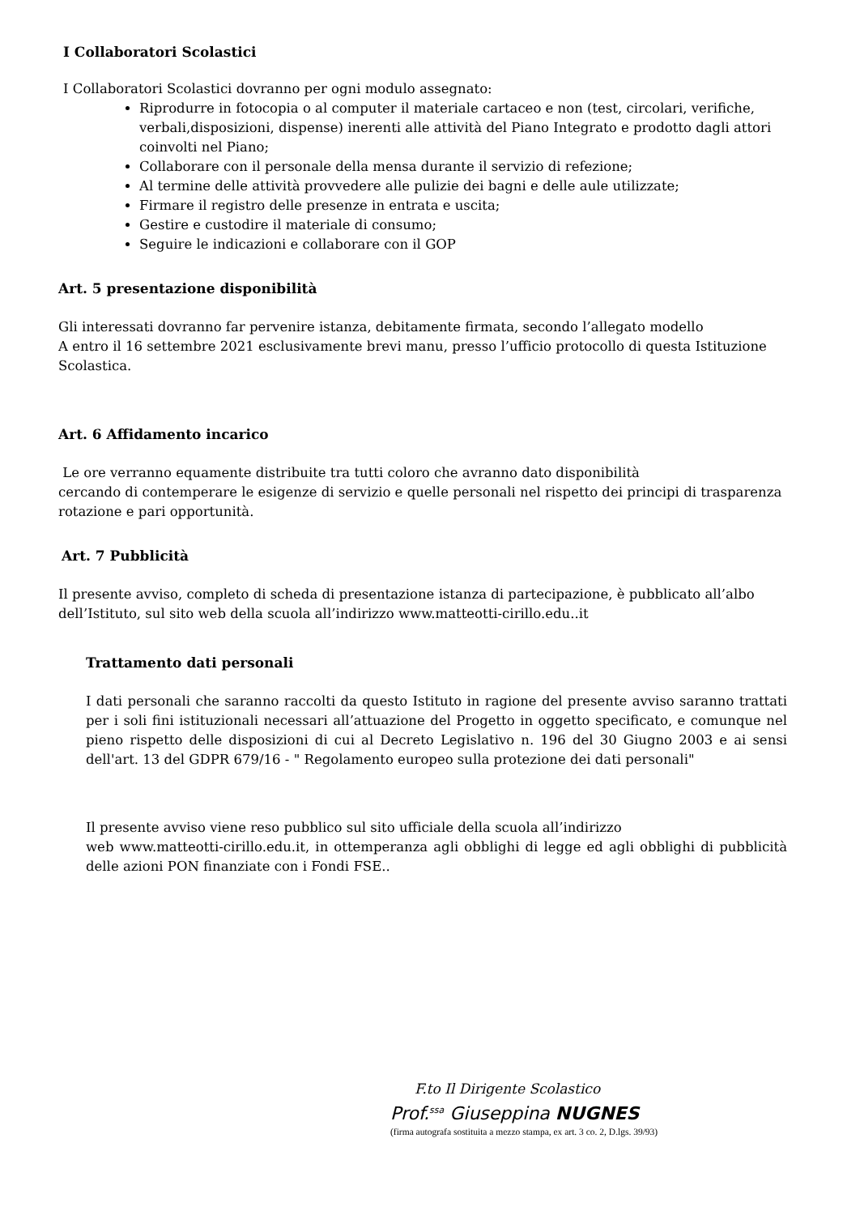I Collaboratori Scolastici
I Collaboratori Scolastici dovranno per ogni modulo assegnato:
Riprodurre in fotocopia o al computer il materiale cartaceo e non (test, circolari, verifiche, verbali,disposizioni, dispense) inerenti alle attività del Piano Integrato e prodotto dagli attori coinvolti nel Piano;
Collaborare con il personale della mensa durante il servizio di refezione;
Al termine delle attività provvedere alle pulizie dei bagni e delle aule utilizzate;
Firmare il registro delle presenze in entrata e uscita;
Gestire e custodire il materiale di consumo;
Seguire le indicazioni e collaborare con il GOP
Art. 5 presentazione disponibilità
Gli interessati dovranno far pervenire istanza, debitamente firmata, secondo l’allegato modello
A entro il 16 settembre 2021 esclusivamente brevi manu, presso l’ufficio protocollo di questa Istituzione Scolastica.
Art. 6 Affidamento incarico
Le ore verranno equamente distribuite tra tutti coloro che avranno dato disponibilità
cercando di contemperare le esigenze di servizio e quelle personali nel rispetto dei principi di trasparenza rotazione e pari opportunità.
Art. 7 Pubblicità
Il presente avviso, completo di scheda di presentazione istanza di partecipazione, è pubblicato all’albo dell’Istituto, sul sito web della scuola all’indirizzo www.matteotti-cirillo.edu..it
Trattamento dati personali
I dati personali che saranno raccolti da questo Istituto in ragione del presente avviso saranno trattati per i soli fini istituzionali necessari all’attuazione del Progetto in oggetto specificato, e comunque nel pieno rispetto delle disposizioni di cui al Decreto Legislativo n. 196 del 30 Giugno 2003 e ai sensi dell'art. 13 del GDPR 679/16 - " Regolamento europeo sulla protezione dei dati personali"
Il presente avviso viene reso pubblico sul sito ufficiale della scuola all’indirizzo
web www.matteotti-cirillo.edu.it, in ottemperanza agli obblighi di legge ed agli obblighi di pubblicità delle azioni PON finanziate con i Fondi FSE..
F.to Il Dirigente Scolastico
Prof.<sup>ssa</sup> Giuseppina NUGNES
(firma autografa sostituita a mezzo stampa, ex art. 3 co. 2, D.lgs. 39/93)